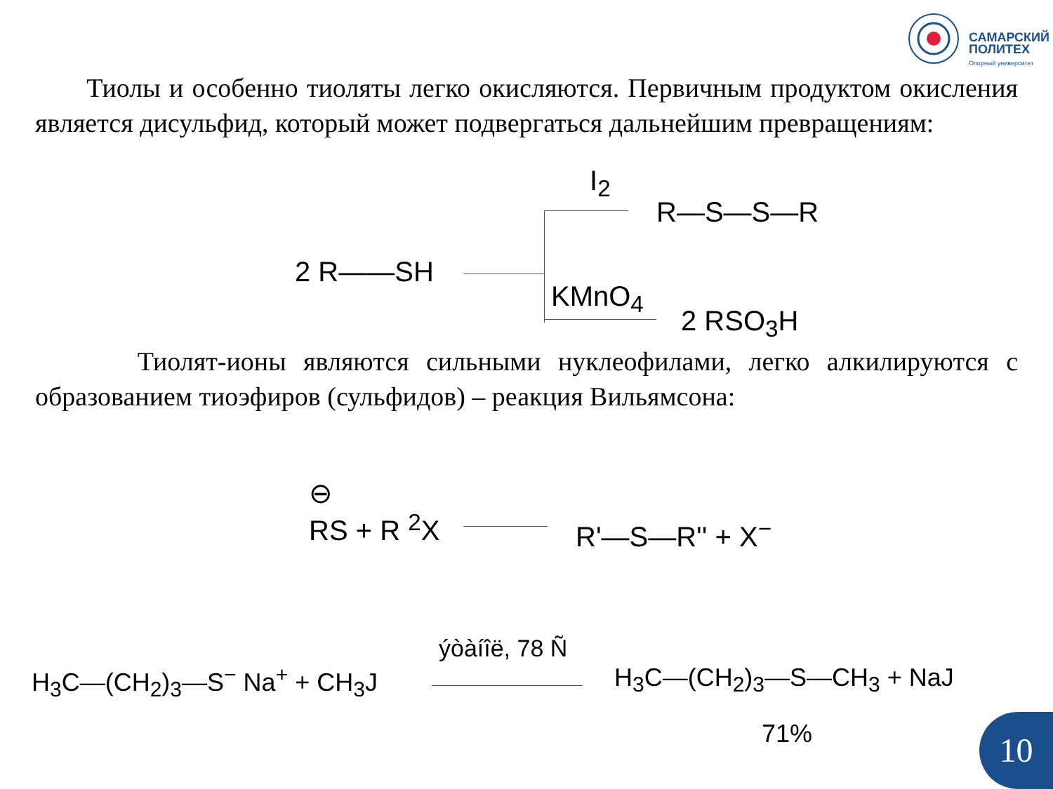САМАРСКИЙ
ПОЛИТЕХ
Опорный университет
Тиолы и особенно тиоляты легко окисляются. Первичным продуктом окисления является дисульфид, который может подвергаться дальнейшим превращениям:
I<sub>2</sub>
R—S—S—R
2 R——SH
KMnO<sub>4</sub>
2 RSO<sub>3</sub>H
Тиолят-ионы являются сильными нуклеофилами, легко алкилируются с образованием тиоэфиров (сульфидов) – реакция Вильямсона:
⊖
RS + R <sup>2</sup>X
R'—S—R'' + X<sup>−</sup>
ýòàíîë, 78 Ñ
H<sub>3</sub>C—(CH<sub>2</sub>)<sub>3</sub>—S<sup>−</sup> Na<sup>+</sup> + CH<sub>3</sub>J H<sub>3</sub>C—(CH<sub>2</sub>)<sub>3</sub>—S—CH<sub>3</sub> + NaJ
71%
10